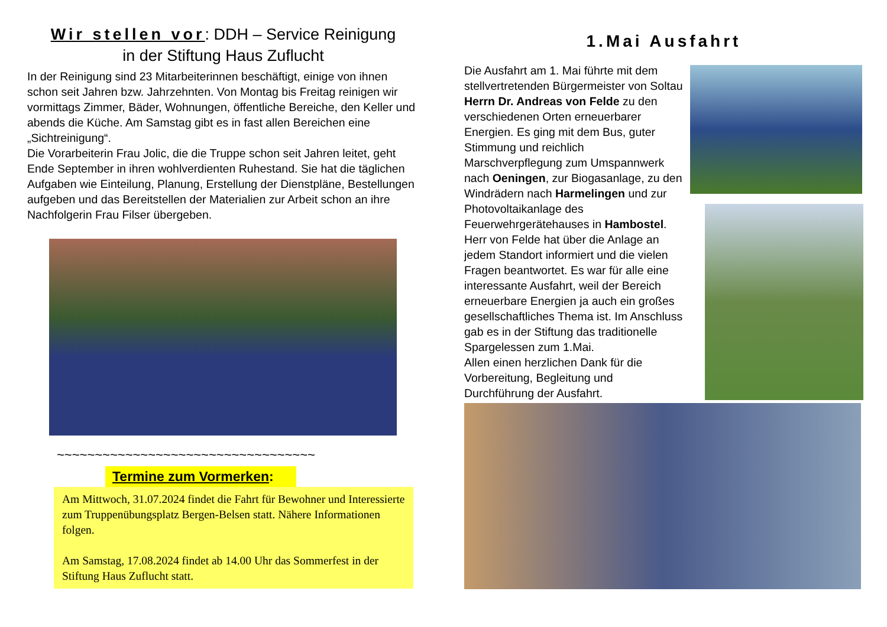Wir stellen vor: DDH – Service Reinigung
in der Stiftung Haus Zuflucht
In der Reinigung sind 23 Mitarbeiterinnen beschäftigt, einige von ihnen schon seit Jahren bzw. Jahrzehnten. Von Montag bis Freitag reinigen wir vormittags Zimmer, Bäder, Wohnungen, öffentliche Bereiche, den Keller und abends die Küche. Am Samstag gibt es in fast allen Bereichen eine „Sichtreinigung“.
Die Vorarbeiterin Frau Jolic, die die Truppe schon seit Jahren leitet, geht Ende September in ihren wohlverdienten Ruhestand. Sie hat die täglichen Aufgaben wie Einteilung, Planung, Erstellung der Dienstpläne, Bestellungen aufgeben und das Bereitstellen der Materialien zur Arbeit schon an ihre Nachfolgerin Frau Filser übergeben.
~~~~~~~~~~~~~~~~~~~~~~~~~~~~~~~~~~
Termine zum Vormerken:
Am Mittwoch, 31.07.2024 findet die Fahrt für Bewohner und Interessierte zum Truppenübungsplatz Bergen-Belsen statt. Nähere Informationen folgen.
Am Samstag, 17.08.2024 findet ab 14.00 Uhr das Sommerfest in der Stiftung Haus Zuflucht statt.
1.Mai Ausfahrt
Die Ausfahrt am 1. Mai führte mit dem stellvertretenden Bürgermeister von Soltau Herrn Dr. Andreas von Felde zu den verschiedenen Orten erneuerbarer Energien. Es ging mit dem Bus, guter Stimmung und reichlich Marschverpflegung zum Umspannwerk nach Oeningen, zur Biogasanlage, zu den Windrädern nach Harmelingen und zur Photovoltaikanlage des Feuerwehrgerätehauses in Hambostel. Herr von Felde hat über die Anlage an jedem Standort informiert und die vielen Fragen beantwortet. Es war für alle eine interessante Ausfahrt, weil der Bereich erneuerbare Energien ja auch ein großes gesellschaftliches Thema ist. Im Anschluss gab es in der Stiftung das traditionelle Spargelessen zum 1.Mai.
Allen einen herzlichen Dank für die Vorbereitung, Begleitung und Durchführung der Ausfahrt.